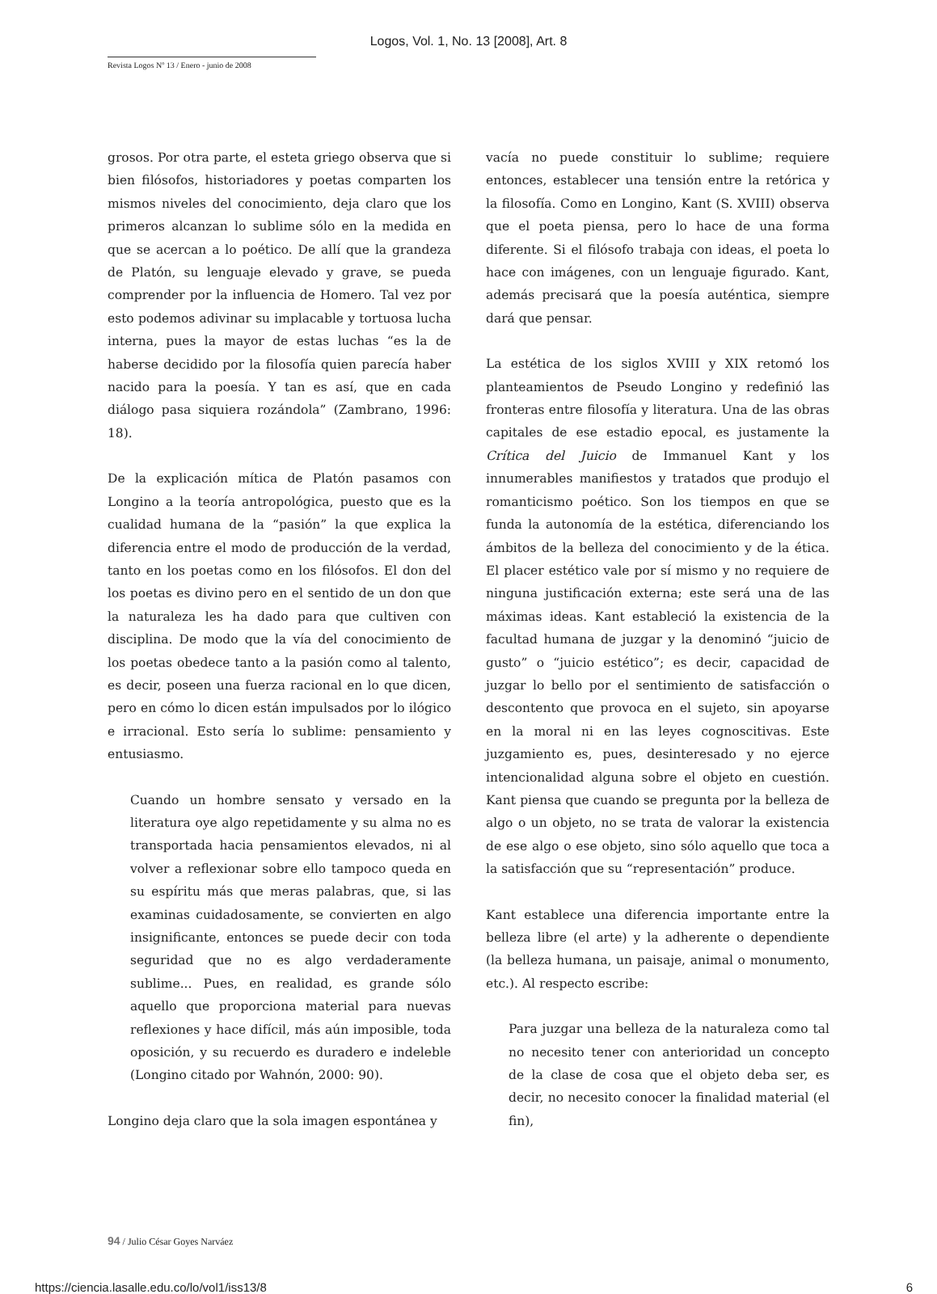Logos, Vol. 1, No. 13 [2008], Art. 8
Revista Logos Nº 13 / Enero - junio de 2008
grosos. Por otra parte, el esteta griego observa que si bien filósofos, historiadores y poetas comparten los mismos niveles del conocimiento, deja claro que los primeros alcanzan lo sublime sólo en la medida en que se acercan a lo poético. De allí que la grandeza de Platón, su lenguaje elevado y grave, se pueda comprender por la influencia de Homero. Tal vez por esto podemos adivinar su implacable y tortuosa lucha interna, pues la mayor de estas luchas “es la de haberse decidido por la filosofía quien parecía haber nacido para la poesía. Y tan es así, que en cada diálogo pasa siquiera rozándola” (Zambrano, 1996: 18).
De la explicación mítica de Platón pasamos con Longino a la teoría antropológica, puesto que es la cualidad humana de la “pasión” la que explica la diferencia entre el modo de producción de la verdad, tanto en los poetas como en los filósofos. El don del los poetas es divino pero en el sentido de un don que la naturaleza les ha dado para que cultiven con disciplina. De modo que la vía del conocimiento de los poetas obedece tanto a la pasión como al talento, es decir, poseen una fuerza racional en lo que dicen, pero en cómo lo dicen están impulsados por lo ilógico e irracional. Esto sería lo sublime: pensamiento y entusiasmo.
Cuando un hombre sensato y versado en la literatura oye algo repetidamente y su alma no es transportada hacia pensamientos elevados, ni al volver a reflexionar sobre ello tampoco queda en su espíritu más que meras palabras, que, si las examinas cuidadosamente, se convierten en algo insignificante, entonces se puede decir con toda seguridad que no es algo verdaderamente sublime... Pues, en realidad, es grande sólo aquello que proporciona material para nuevas reflexiones y hace difícil, más aún imposible, toda oposición, y su recuerdo es duradero e indeleble (Longino citado por Wahnón, 2000: 90).
Longino deja claro que la sola imagen espontánea y
vacía no puede constituir lo sublime; requiere entonces, establecer una tensión entre la retórica y la filosofía. Como en Longino, Kant (S. XVIII) observa que el poeta piensa, pero lo hace de una forma diferente. Si el filósofo trabaja con ideas, el poeta lo hace con imágenes, con un lenguaje figurado. Kant, además precisará que la poesía auténtica, siempre dará que pensar.
La estética de los siglos XVIII y XIX retomó los planteamientos de Pseudo Longino y redefinió las fronteras entre filosofía y literatura. Una de las obras capitales de ese estadio epocal, es justamente la Crítica del Juicio de Immanuel Kant y los innumerables manifiestos y tratados que produjo el romanticismo poético. Son los tiempos en que se funda la autonomía de la estética, diferenciando los ámbitos de la belleza del conocimiento y de la ética. El placer estético vale por sí mismo y no requiere de ninguna justificación externa; este será una de las máximas ideas. Kant estableció la existencia de la facultad humana de juzgar y la denominó “juicio de gusto” o “juicio estético”; es decir, capacidad de juzgar lo bello por el sentimiento de satisfacción o descontento que provoca en el sujeto, sin apoyarse en la moral ni en las leyes cognoscitivas. Este juzgamiento es, pues, desinteresado y no ejerce intencionalidad alguna sobre el objeto en cuestión. Kant piensa que cuando se pregunta por la belleza de algo o un objeto, no se trata de valorar la existencia de ese algo o ese objeto, sino sólo aquello que toca a la satisfacción que su “representación” produce.
Kant establece una diferencia importante entre la belleza libre (el arte) y la adherente o dependiente (la belleza humana, un paisaje, animal o monumento, etc.). Al respecto escribe:
Para juzgar una belleza de la naturaleza como tal no necesito tener con anterioridad un concepto de la clase de cosa que el objeto deba ser, es decir, no necesito conocer la finalidad material (el fin),
94 / Julio César Goyes Narváez
https://ciencia.lasalle.edu.co/lo/vol1/iss13/8 6